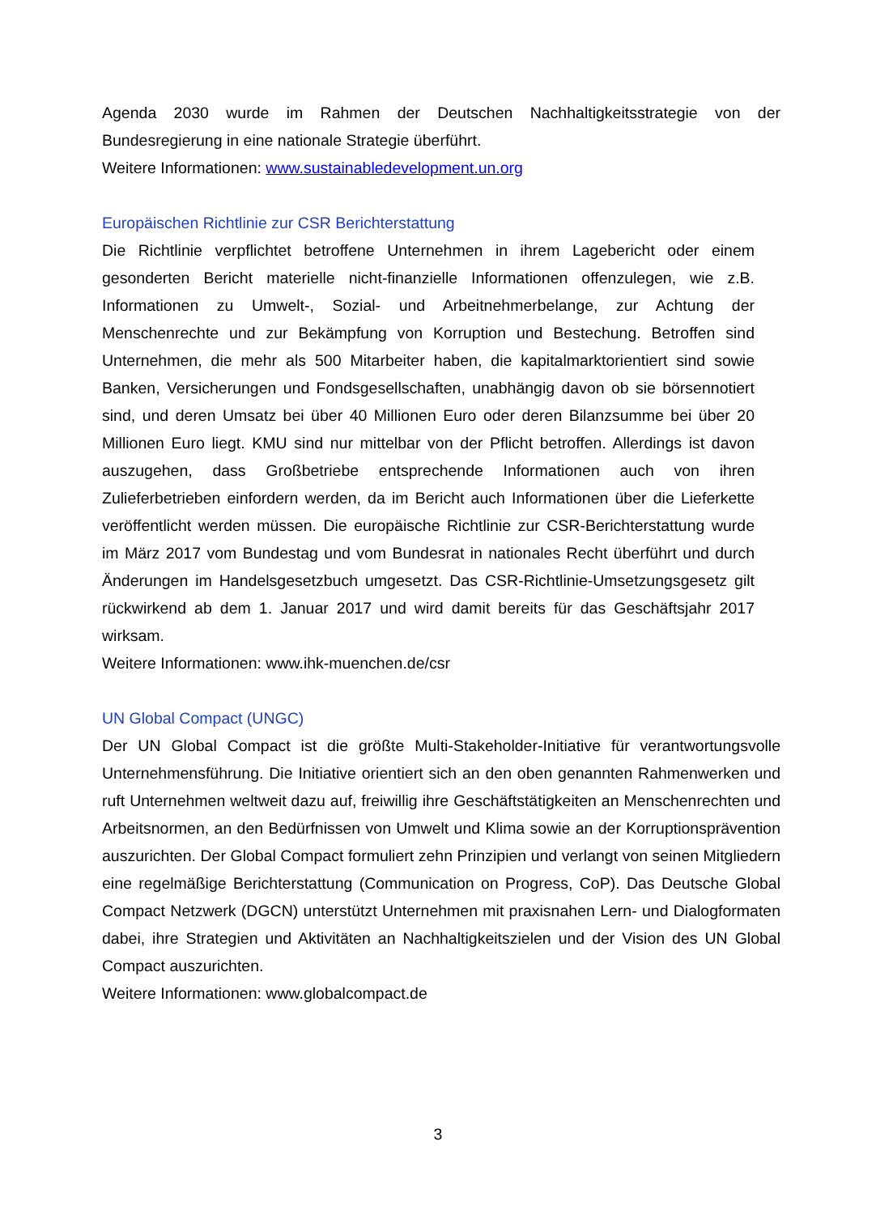Agenda 2030 wurde im Rahmen der Deutschen Nachhaltigkeitsstrategie von der Bundesregierung in eine nationale Strategie überführt.
Weitere Informationen: www.sustainabledevelopment.un.org
Europäischen Richtlinie zur CSR Berichterstattung
Die Richtlinie verpflichtet betroffene Unternehmen in ihrem Lagebericht oder einem gesonderten Bericht materielle nicht-finanzielle Informationen offenzulegen, wie z.B. Informationen zu Umwelt-, Sozial- und Arbeitnehmerbelange, zur Achtung der Menschenrechte und zur Bekämpfung von Korruption und Bestechung. Betroffen sind Unternehmen, die mehr als 500 Mitarbeiter haben, die kapitalmarktorientiert sind sowie Banken, Versicherungen und Fondsgesellschaften, unabhängig davon ob sie börsennotiert sind, und deren Umsatz bei über 40 Millionen Euro oder deren Bilanzsumme bei über 20 Millionen Euro liegt. KMU sind nur mittelbar von der Pflicht betroffen. Allerdings ist davon auszugehen, dass Großbetriebe entsprechende Informationen auch von ihren Zulieferbetrieben einfordern werden, da im Bericht auch Informationen über die Lieferkette veröffentlicht werden müssen. Die europäische Richtlinie zur CSR-Berichterstattung wurde im März 2017 vom Bundestag und vom Bundesrat in nationales Recht überführt und durch Änderungen im Handelsgesetzbuch umgesetzt. Das CSR-Richtlinie-Umsetzungsgesetz gilt rückwirkend ab dem 1. Januar 2017 und wird damit bereits für das Geschäftsjahr 2017 wirksam.
Weitere Informationen: www.ihk-muenchen.de/csr
UN Global Compact (UNGC)
Der UN Global Compact ist die größte Multi-Stakeholder-Initiative für verantwortungsvolle Unternehmensführung. Die Initiative orientiert sich an den oben genannten Rahmenwerken und ruft Unternehmen weltweit dazu auf, freiwillig ihre Geschäftstätigkeiten an Menschenrechten und Arbeitsnormen, an den Bedürfnissen von Umwelt und Klima sowie an der Korruptionsprävention auszurichten. Der Global Compact formuliert zehn Prinzipien und verlangt von seinen Mitgliedern eine regelmäßige Berichterstattung (Communication on Progress, CoP). Das Deutsche Global Compact Netzwerk (DGCN) unterstützt Unternehmen mit praxisnahen Lern- und Dialogformaten dabei, ihre Strategien und Aktivitäten an Nachhaltigkeitszielen und der Vision des UN Global Compact auszurichten.
Weitere Informationen: www.globalcompact.de
3